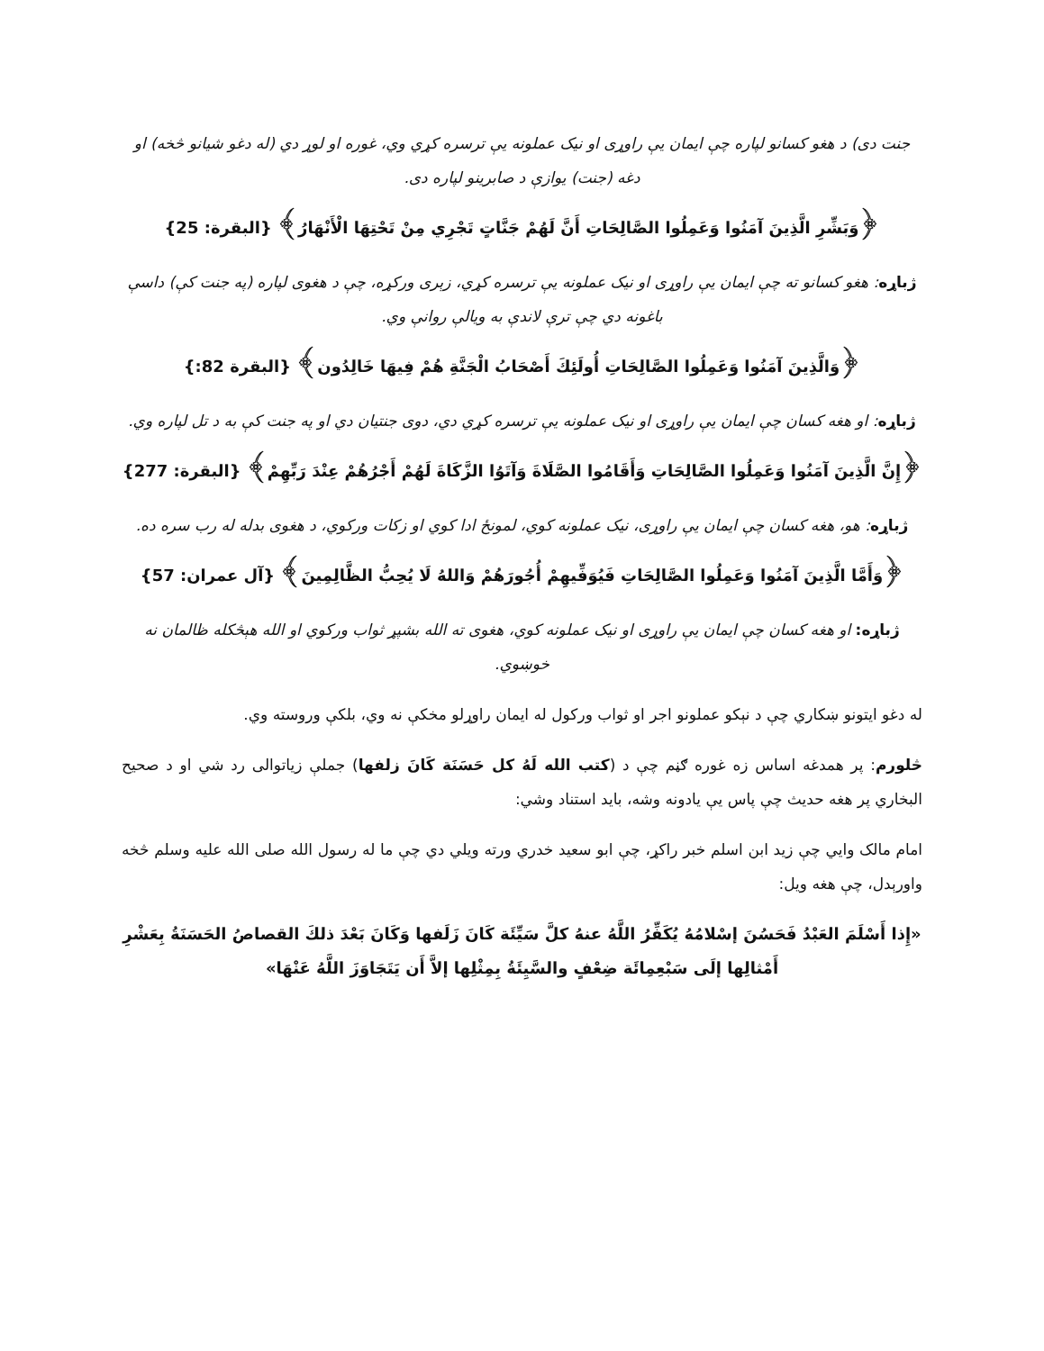جنت دی) د هغو کسانو لپاره چې ایمان یې راوړی او نیک عملونه یې ترسره کړي وي، غوره او لوړ دي (له دغو شیانو څخه) او دغه (جنت) یوازې د صابرینو لپاره دی.
﴿وَبَشِّرِ الَّذِينَ آمَنُوا وَعَمِلُوا الصَّالِحَاتِ أَنَّ لَهُمْ جَنَّاتٍ تَجْرِي مِنْ تَحْتِهَا الْأَنْهَارُ﴾ {البقرة: 25}
ژباړه: هغو کسانو ته چې ایمان یې راوړی او نیک عملونه یې ترسره کړي، زېری ورکړه، چې د هغوی لپاره (په جنت کې) داسې باغونه دي چې ترې لاندې به ویالې روانې وي.
﴿وَالَّذِينَ آمَنُوا وَعَمِلُوا الصَّالِحَاتِ أُولَئِكَ أَصْحَابُ الْجَنَّةِ هُمْ فِيهَا خَالِدُون﴾ {البقرة 82:}
ژباړه: او هغه کسان چې ایمان یې راوړی او نیک عملونه یې ترسره کړي دي، دوی جنتیان دي او په جنت کې به د تل لپاره وي.
﴿إِنَّ الَّذِينَ آمَنُوا وَعَمِلُوا الصَّالِحَاتِ وَأَقَامُوا الصَّلَاةَ وَآتَوُا الزَّكَاةَ لَهُمْ أَجْرُهُمْ عِنْدَ رَبِّهِمْ﴾ {البقرة: 277}
ژباړه: هو، هغه کسان چې ایمان یې راوړی، نیک عملونه کوي، لمونځ ادا کوي او زکات ورکوي، د هغوی بدله له رب سره ده.
﴿وَأَمَّا الَّذِينَ آمَنُوا وَعَمِلُوا الصَّالِحَاتِ فَيُوَفِّيهِمْ أُجُورَهُمْ وَاللهُ لَا يُحِبُّ الظَّالِمِينَ﴾ {آل عمران: 57}
ژباړه: او هغه کسان چې ایمان یې راوړی او نیک عملونه کوي، هغوی ته الله بشپړ ثواب ورکوي او الله هېڅکله ظالمان نه خوښوي.
له دغو ایتونو ښکاري چې د نېکو عملونو اجر او ثواب ورکول له ایمان راوړلو مخکې نه وي، بلکې وروسته وي.
څلورم: پر همدغه اساس زه غوره ګڼم چې د (کتب الله لَهُ کل حَسَنَة کَانَ زلفها) جملې زیاتوالی رد شي او د صحیح البخاري پر هغه حدیث چې پاس یې یادونه وشه، باید استناد وشي:
امام مالک وایي چې زید ابن اسلم خبر راکړ، چې ابو سعید خدري ورته ویلي دي چې ما له رسول الله صلی الله علیه وسلم څخه واورېدل، چې هغه ویل:
«إِذا أَسْلَمَ العَبْدُ فَحَسُنَ إسْلامُهُ يُكَفِّرُ اللَّهُ عنهُ كلَّ سَيِّئَة كَانَ زَلَفها وَكَانَ بَعْدَ ذلكَ القصاصُ الحَسَنَةُ بِعَشْرِ أَمْثالِها إلَى سَبْعِمِائَة ضِعْفٍ والسَّيِئَةُ بِمِثْلِها إلاَّ أَن يَتَجَاوَزَ اللَّهُ عَنْهَا»